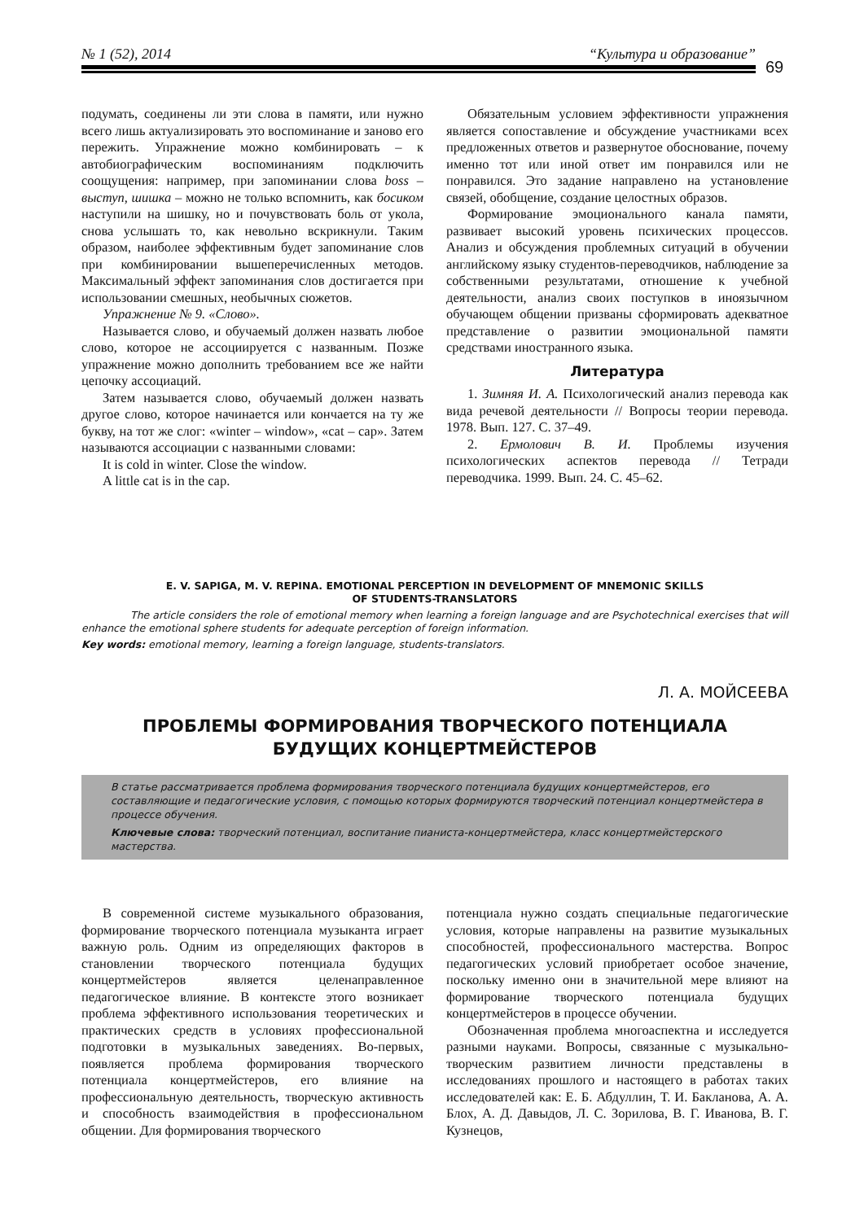№ 1 (52), 2014 “Культура и образование”
69
подумать, соединены ли эти слова в памяти, или нужно всего лишь актуализировать это воспоминание и заново его пережить. Упражнение можно комбинировать – к автобиографическим воспоминаниям подключить соощущения: например, при запоминании слова boss – выступ, шишка – можно не только вспомнить, как босиком наступили на шишку, но и почувствовать боль от укола, снова услышать то, как невольно вскрикнули. Таким образом, наиболее эффективным будет запоминание слов при комбинировании вышеперечисленных методов. Максимальный эффект запоминания слов достигается при использовании смешных, необычных сюжетов.
Упражнение № 9. «Слово».
Называется слово, и обучаемый должен назвать любое слово, которое не ассоциируется с названным. Позже упражнение можно дополнить требованием все же найти цепочку ассоциаций.
Затем называется слово, обучаемый должен назвать другое слово, которое начинается или кончается на ту же букву, на тот же слог: «winter – window», «cat – cap». Затем называются ассоциации с названными словами:
It is cold in winter. Close the window.
A little cat is in the cap.
Обязательным условием эффективности упражнения является сопоставление и обсуждение участниками всех предложенных ответов и развернутое обоснование, почему именно тот или иной ответ им понравился или не понравился. Это задание направлено на установление связей, обобщение, создание целостных образов.
Формирование эмоционального канала памяти, развивает высокий уровень психических процессов. Анализ и обсуждения проблемных ситуаций в обучении английскому языку студентов-переводчиков, наблюдение за собственными результатами, отношение к учебной деятельности, анализ своих поступков в иноязычном обучающем общении призваны сформировать адекватное представление о развитии эмоциональной памяти средствами иностранного языка.
Литература
1. Зимняя И. А. Психологический анализ перевода как вида речевой деятельности // Вопросы теории перевода. 1978. Вып. 127. С. 37–49.
2. Ермолович В. И. Проблемы изучения психологических аспектов перевода // Тетради переводчика. 1999. Вып. 24. С. 45–62.
E. V. SAPIGA, M. V. REPINA. EMOTIONAL PERCEPTION IN DEVELOPMENT OF MNEMONIC SKILLS
OF STUDENTS-TRANSLATORS
The article considers the role of emotional memory when learning a foreign language and are Psychotechnical exercises that will enhance the emotional sphere students for adequate perception of foreign information.
Key words: emotional memory, learning a foreign language, students-translators.
Л. А. МОЙСЕЕВА
ПРОБЛЕМЫ ФОРМИРОВАНИЯ ТВОРЧЕСКОГО ПОТЕНЦИАЛА
БУДУЩИХ КОНЦЕРТМЕЙСТЕРОВ
В статье рассматривается проблема формирования творческого потенциала будущих концертмейстеров, его составляющие и педагогические условия, с помощью которых формируются творческий потенциал концертмейстера в процессе обучения.
Ключевые слова: творческий потенциал, воспитание пианиста-концертмейстера, класс концертмейстерского мастерства.
В современной системе музыкального образования, формирование творческого потенциала музыканта играет важную роль. Одним из определяющих факторов в становлении творческого потенциала будущих концертмейстеров является целенаправленное педагогическое влияние. В контексте этого возникает проблема эффективного использования теоретических и практических средств в условиях профессиональной подготовки в музыкальных заведениях. Во-первых, появляется проблема формирования творческого потенциала концертмейстеров, его влияние на профессиональную деятельность, творческую активность и способность взаимодействия в профессиональном общении. Для формирования творческого
потенциала нужно создать специальные педагогические условия, которые направлены на развитие музыкальных способностей, профессионального мастерства. Вопрос педагогических условий приобретает особое значение, поскольку именно они в значительной мере влияют на формирование творческого потенциала будущих концертмейстеров в процессе обучении.
Обозначенная проблема многоаспектна и исследуется разными науками. Вопросы, связанные с музыкально-творческим развитием личности представлены в исследованиях прошлого и настоящего в работах таких исследователей как: Е. Б. Абдуллин, Т. И. Бакланова, А. А. Блох, А. Д. Давыдов, Л. С. Зорилова, В. Г. Иванова, В. Г. Кузнецов,